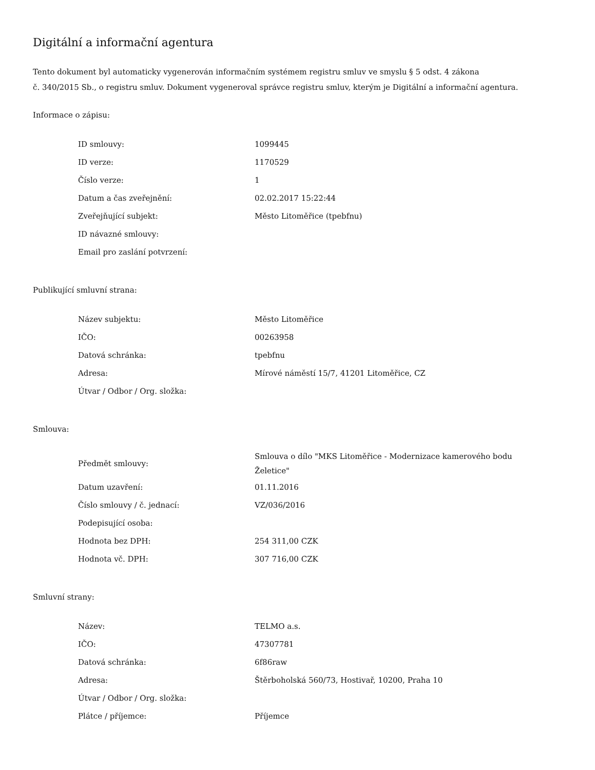Digitální a informační agentura
Tento dokument byl automaticky vygenerován informačním systémem registru smluv ve smyslu § 5 odst. 4 zákona
č. 340/2015 Sb., o registru smluv. Dokument vygeneroval správce registru smluv, kterým je Digitální a informační agentura.
Informace o zápisu:
| ID smlouvy: | 1099445 |
| ID verze: | 1170529 |
| Číslo verze: | 1 |
| Datum a čas zveřejnění: | 02.02.2017 15:22:44 |
| Zveřejňující subjekt: | Město Litoměřice (tpebfnu) |
| ID návazné smlouvy: | |
| Email pro zaslání potvrzení: | |
Publikující smluvní strana:
| Název subjektu: | Město Litoměřice |
| IČO: | 00263958 |
| Datová schránka: | tpebfnu |
| Adresa: | Mírové náměstí 15/7, 41201 Litoměřice, CZ |
| Útvar / Odbor / Org. složka: | |
Smlouva:
| Předmět smlouvy: | Smlouva o dílo "MKS Litoměřice - Modernizace kamerového bodu Želetice" |
| Datum uzavření: | 01.11.2016 |
| Číslo smlouvy / č. jednací: | VZ/036/2016 |
| Podepisující osoba: | |
| Hodnota bez DPH: | 254 311,00 CZK |
| Hodnota vč. DPH: | 307 716,00 CZK |
Smluvní strany:
| Název: | TELMO a.s. |
| IČO: | 47307781 |
| Datová schránka: | 6f86raw |
| Adresa: | Štěrboholská 560/73, Hostivař, 10200, Praha 10 |
| Útvar / Odbor / Org. složka: | |
| Plátce / příjemce: | Příjemce |